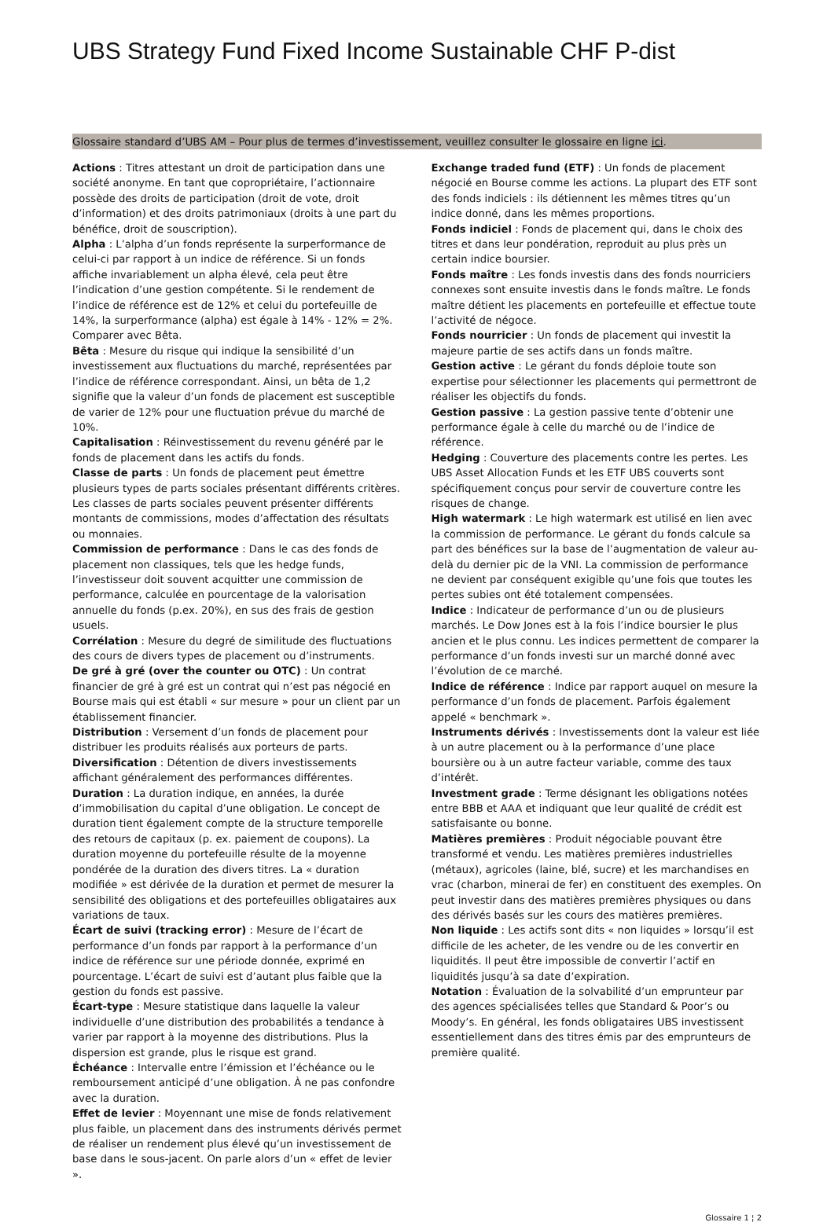UBS Strategy Fund Fixed Income Sustainable CHF P-dist
Glossaire standard d’UBS AM – Pour plus de termes d’investissement, veuillez consulter le glossaire en ligne ici.
Actions : Titres attestant un droit de participation dans une société anonyme. En tant que copropriétaire, l’actionnaire possède des droits de participation (droit de vote, droit d’information) et des droits patrimoniaux (droits à une part du bénéfice, droit de souscription).
Alpha : L’alpha d’un fonds représente la surperformance de celui-ci par rapport à un indice de référence. Si un fonds affiche invariablement un alpha élevé, cela peut être l’indication d’une gestion compétente. Si le rendement de l’indice de référence est de 12% et celui du portefeuille de 14%, la surperformance (alpha) est égale à 14% - 12% = 2%. Comparer avec Bêta.
Bêta : Mesure du risque qui indique la sensibilité d’un investissement aux fluctuations du marché, représentées par l’indice de référence correspondant. Ainsi, un bêta de 1,2 signifie que la valeur d’un fonds de placement est susceptible de varier de 12% pour une fluctuation prévue du marché de 10%.
Capitalisation : Réinvestissement du revenu généré par le fonds de placement dans les actifs du fonds.
Classe de parts : Un fonds de placement peut émettre plusieurs types de parts sociales présentant différents critères. Les classes de parts sociales peuvent présenter différents montants de commissions, modes d’affectation des résultats ou monnaies.
Commission de performance : Dans le cas des fonds de placement non classiques, tels que les hedge funds, l’investisseur doit souvent acquitter une commission de performance, calculée en pourcentage de la valorisation annuelle du fonds (p.ex. 20%), en sus des frais de gestion usuels.
Corrélation : Mesure du degré de similitude des fluctuations des cours de divers types de placement ou d’instruments.
De gré à gré (over the counter ou OTC) : Un contrat financier de gré à gré est un contrat qui n’est pas négocié en Bourse mais qui est établi « sur mesure » pour un client par un établissement financier.
Distribution : Versement d’un fonds de placement pour distribuer les produits réalisés aux porteurs de parts.
Diversification : Détention de divers investissements affichant généralement des performances différentes.
Duration : La duration indique, en années, la durée d’immobilisation du capital d’une obligation. Le concept de duration tient également compte de la structure temporelle des retours de capitaux (p. ex. paiement de coupons). La duration moyenne du portefeuille résulte de la moyenne pondérée de la duration des divers titres. La « duration modifiée » est dérivée de la duration et permet de mesurer la sensibilité des obligations et des portefeuilles obligataires aux variations de taux.
Écart de suivi (tracking error) : Mesure de l’écart de performance d’un fonds par rapport à la performance d’un indice de référence sur une période donnée, exprimé en pourcentage. L’écart de suivi est d’autant plus faible que la gestion du fonds est passive.
Écart-type : Mesure statistique dans laquelle la valeur individuelle d’une distribution des probabilités a tendance à varier par rapport à la moyenne des distributions. Plus la dispersion est grande, plus le risque est grand.
Échéance : Intervalle entre l’émission et l’échéance ou le remboursement anticipé d’une obligation. À ne pas confondre avec la duration.
Effet de levier : Moyennant une mise de fonds relativement plus faible, un placement dans des instruments dérivés permet de réaliser un rendement plus élevé qu’un investissement de base dans le sous-jacent. On parle alors d’un « effet de levier ».
Exchange traded fund (ETF) : Un fonds de placement négocié en Bourse comme les actions. La plupart des ETF sont des fonds indiciels : ils détiennent les mêmes titres qu’un indice donné, dans les mêmes proportions.
Fonds indiciel : Fonds de placement qui, dans le choix des titres et dans leur pondération, reproduit au plus près un certain indice boursier.
Fonds maître : Les fonds investis dans des fonds nourriciers connexes sont ensuite investis dans le fonds maître. Le fonds maître détient les placements en portefeuille et effectue toute l’activité de négoce.
Fonds nourricier : Un fonds de placement qui investit la majeure partie de ses actifs dans un fonds maître.
Gestion active : Le gérant du fonds déploie toute son expertise pour sélectionner les placements qui permettront de réaliser les objectifs du fonds.
Gestion passive : La gestion passive tente d’obtenir une performance égale à celle du marché ou de l’indice de référence.
Hedging : Couverture des placements contre les pertes. Les UBS Asset Allocation Funds et les ETF UBS couverts sont spécifiquement conçus pour servir de couverture contre les risques de change.
High watermark : Le high watermark est utilisé en lien avec la commission de performance. Le gérant du fonds calcule sa part des bénéfices sur la base de l’augmentation de valeur au-delà du dernier pic de la VNI. La commission de performance ne devient par conséquent exigible qu’une fois que toutes les pertes subies ont été totalement compensées.
Indice : Indicateur de performance d’un ou de plusieurs marchés. Le Dow Jones est à la fois l’indice boursier le plus ancien et le plus connu. Les indices permettent de comparer la performance d’un fonds investi sur un marché donné avec l’évolution de ce marché.
Indice de référence : Indice par rapport auquel on mesure la performance d’un fonds de placement. Parfois également appelé « benchmark ».
Instruments dérivés : Investissements dont la valeur est liée à un autre placement ou à la performance d’une place boursière ou à un autre facteur variable, comme des taux d’intérêt.
Investment grade : Terme désignant les obligations notées entre BBB et AAA et indiquant que leur qualité de crédit est satisfaisante ou bonne.
Matières premières : Produit négociable pouvant être transformé et vendu. Les matières premières industrielles (métaux), agricoles (laine, blé, sucre) et les marchandises en vrac (charbon, minerai de fer) en constituent des exemples. On peut investir dans des matières premières physiques ou dans des dérivés basés sur les cours des matières premières.
Non liquide : Les actifs sont dits « non liquides » lorsqu’il est difficile de les acheter, de les vendre ou de les convertir en liquidités. Il peut être impossible de convertir l’actif en liquidités jusqu’à sa date d’expiration.
Notation : Évaluation de la solvabilité d’un emprunteur par des agences spécialisées telles que Standard & Poor’s ou Moody’s. En général, les fonds obligataires UBS investissent essentiellement dans des titres émis par des emprunteurs de première qualité.
Glossaire 1 ¦ 2